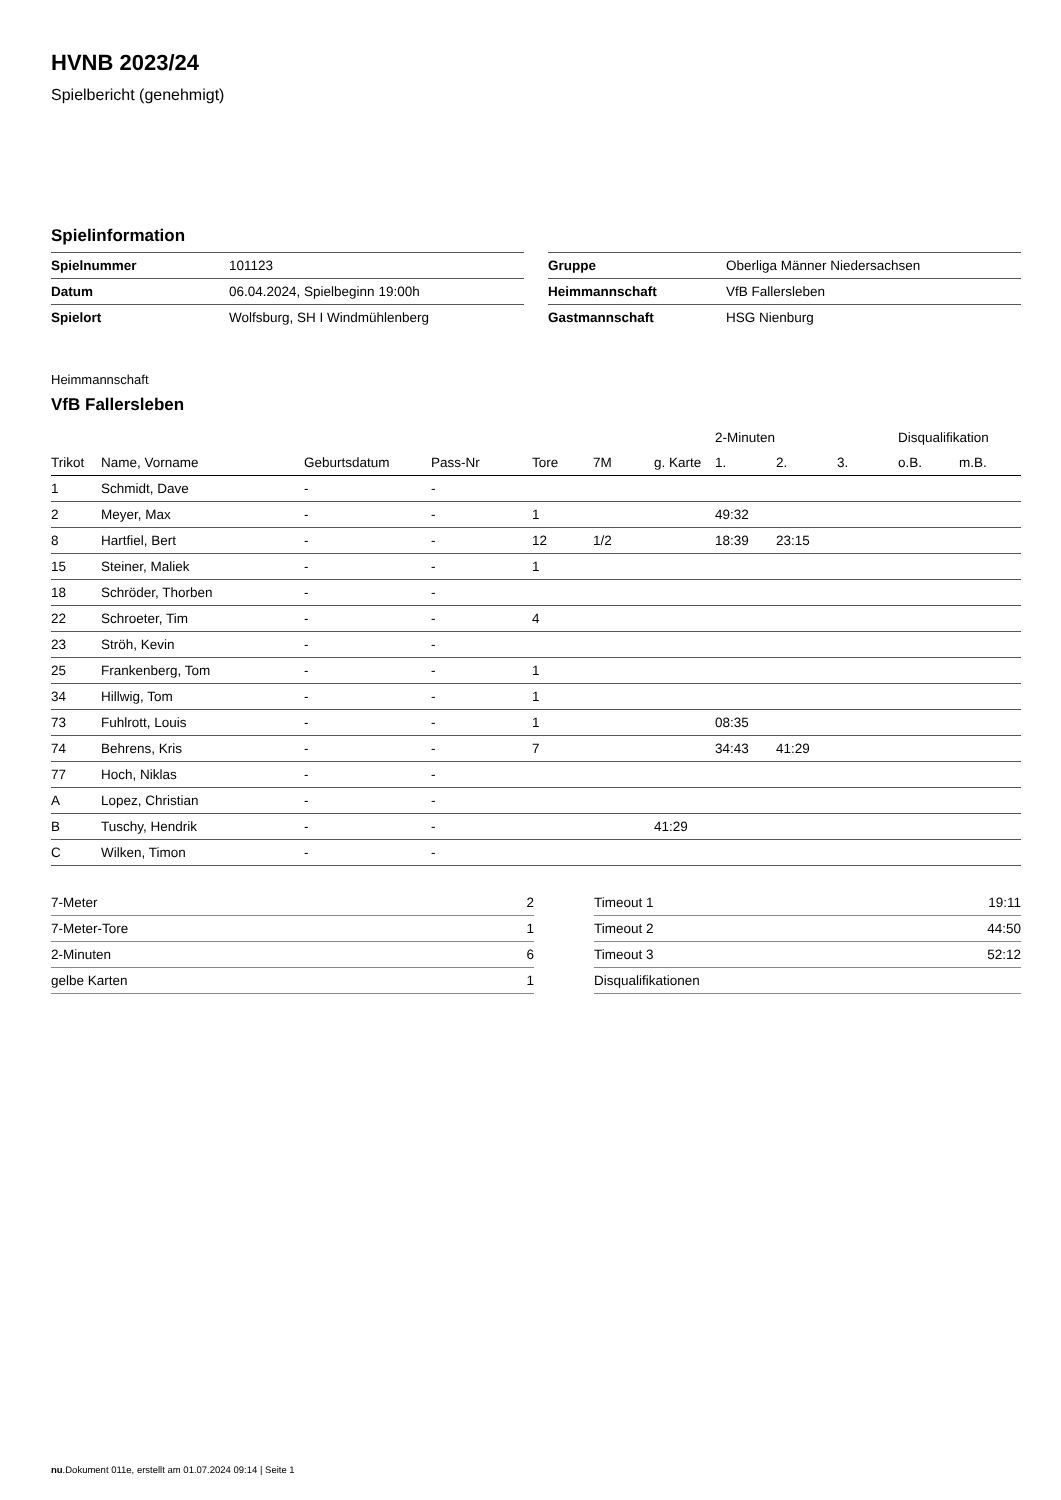HVNB 2023/24
Spielbericht (genehmigt)
Spielinformation
| Spielnummer | 101123 |
| Datum | 06.04.2024, Spielbeginn 19:00h |
| Spielort | Wolfsburg, SH I Windmühlenberg |
| Gruppe | Oberliga Männer Niedersachsen |
| Heimmannschaft | VfB Fallersleben |
| Gastmannschaft | HSG Nienburg |
Heimmannschaft
VfB Fallersleben
| | | | | | | | 2-Minuten | | | Disqualifikation | |
| --- | --- | --- | --- | --- | --- | --- | --- | --- | --- | --- | --- |
| Trikot | Name, Vorname | Geburtsdatum | Pass-Nr | Tore | 7M | g. Karte | 1. | 2. | 3. | o.B. | m.B. |
| 1 | Schmidt, Dave | - | - | | | | | | | | |
| 2 | Meyer, Max | - | - | 1 | | | 49:32 | | | | |
| 8 | Hartfiel, Bert | - | - | 12 | 1/2 | | 18:39 | 23:15 | | | |
| 15 | Steiner, Maliek | - | - | 1 | | | | | | | |
| 18 | Schröder, Thorben | - | - | | | | | | | | |
| 22 | Schroeter, Tim | - | - | 4 | | | | | | | |
| 23 | Ströh, Kevin | - | - | | | | | | | | |
| 25 | Frankenberg, Tom | - | - | 1 | | | | | | | |
| 34 | Hillwig, Tom | - | - | 1 | | | | | | | |
| 73 | Fuhlrott, Louis | - | - | 1 | | | 08:35 | | | | |
| 74 | Behrens, Kris | - | - | 7 | | | 34:43 | 41:29 | | | |
| 77 | Hoch, Niklas | - | - | | | | | | | | |
| A | Lopez, Christian | - | - | | | | | | | | |
| B | Tuschy, Hendrik | - | - | | | 41:29 | | | | | |
| C | Wilken, Timon | - | - | | | | | | | | |
| 7-Meter | 2 |
| 7-Meter-Tore | 1 |
| 2-Minuten | 6 |
| gelbe Karten | 1 |
| Timeout 1 | 19:11 |
| Timeout 2 | 44:50 |
| Timeout 3 | 52:12 |
| Disqualifikationen | |
nu.Dokument 011e, erstellt am 01.07.2024 09:14 | Seite 1